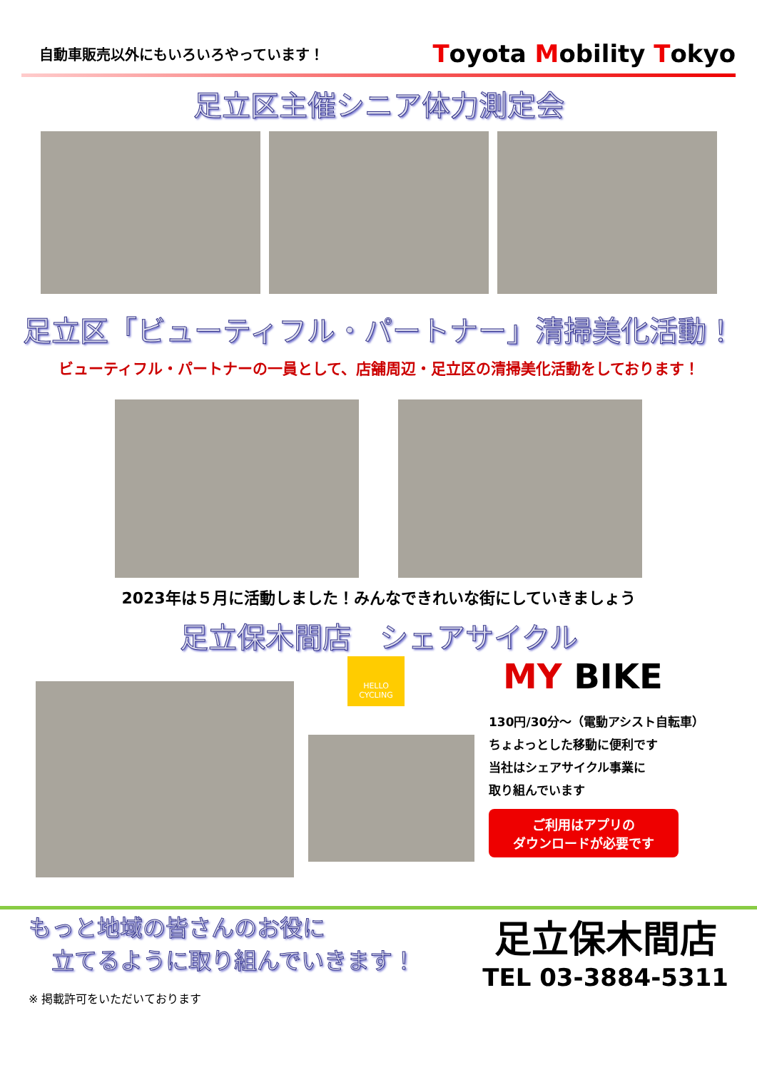自動車販売以外にもいろいろやっています！
Toyota Mobility Tokyo
足立区主催シニア体力測定会
足立区「ビューティフル・パートナー」清掃美化活動！
ビューティフル・パートナーの一員として、店舗周辺・足立区の清掃美化活動をしております！
2023年は５月に活動しました！みんなできれいな街にしていきましょう
足立保木間店　シェアサイクル
HELLO CYCLING
MY BIKE
130円/30分～（電動アシスト自転車）
ちょよっとした移動に便利です
当社はシェアサイクル事業に
取り組んでいます
ご利用はアプリの
ダウンロードが必要です
もっと地域の皆さんのお役に
　立てるように取り組んでいきます！
※ 掲載許可をいただいております
足立保木間店
TEL 03-3884-5311